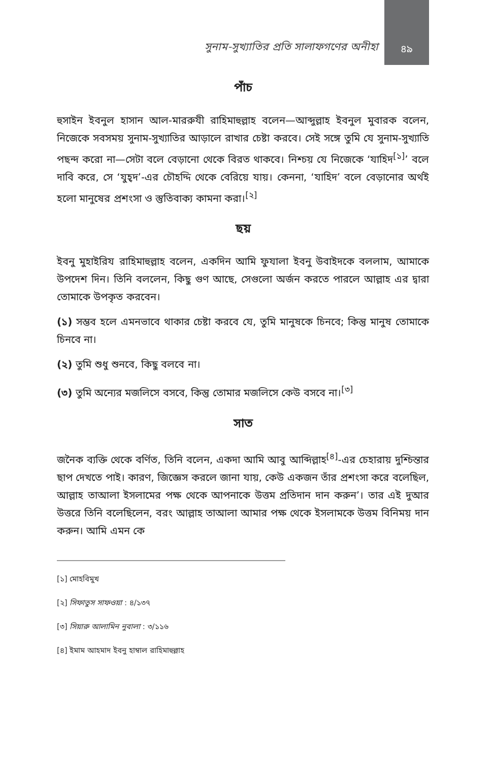সুনাম-সুখ্যাতির প্রতি সালাফগণের অনীহা
৪৯
পাঁচ
হুসাইন ইবনুল হাসান আল-মাররুযী রাহিমাহুল্লাহ বলেন—আব্দুল্লাহ ইবনুল মুবারক বলেন, নিজেকে সবসময় সুনাম-সুখ্যাতির আড়ালে রাখার চেষ্টা করবে। সেই সঙ্গে তুমি যে সুনাম-সুখ্যাতি পছন্দ করো না—সেটা বলে বেড়ানো থেকে বিরত থাকবে। নিশ্চয় যে নিজেকে ‘যাহিদ<sup>[১]</sup>’ বলে দাবি করে, সে ‘যুহ্দ’-এর চৌহদ্দি থেকে বেরিয়ে যায়। কেননা, ‘যাহিদ’ বলে বেড়ানোর অর্থই হলো মানুষের প্রশংসা ও স্তুতিবাক্য কামনা করা।<sup>[২]</sup>
ছয়
ইবনু মুহাইরিয রাহিমাহুল্লাহ বলেন, একদিন আমি ফুযালা ইবনু উবাইদকে বললাম, আমাকে উপদেশ দিন। তিনি বললেন, কিছু গুণ আছে, সেগুলো অর্জন করতে পারলে আল্লাহ এর দ্বারা তোমাকে উপকৃত করবেন।
(১) সম্ভব হলে এমনভাবে থাকার চেষ্টা করবে যে, তুমি মানুষকে চিনবে; কিন্তু মানুষ তোমাকে চিনবে না।
(২) তুমি শুধু শুনবে, কিছু বলবে না।
(৩) তুমি অন্যের মজলিসে বসবে, কিন্তু তোমার মজলিসে কেউ বসবে না।<sup>[৩]</sup>
সাত
জনৈক ব্যক্তি থেকে বর্ণিত, তিনি বলেন, একদা আমি আবু আব্দিল্লাহ<sup>[৪]</sup>-এর চেহারায় দুশ্চিন্তার ছাপ দেখতে পাই। কারণ, জিজ্ঞেস করলে জানা যায়, কেউ একজন তাঁর প্রশংসা করে বলেছিল, আল্লাহ তাআলা ইসলামের পক্ষ থেকে আপনাকে উত্তম প্রতিদান দান করুন’। তার এই দুআর উত্তরে তিনি বলেছিলেন, বরং আল্লাহ তাআলা আমার পক্ষ থেকে ইসলামকে উত্তম বিনিময় দান করুন। আমি এমন কে
[১] মোহবিমুখ
[২] সিফাতুস সাফওয়া : ৪/১৩৭
[৩] সিয়ারু আলামিন নুবালা : ৩/১১৬
[৪] ইমাম আহমাদ ইবনু হাম্বাল রাহিমাহুল্লাহ